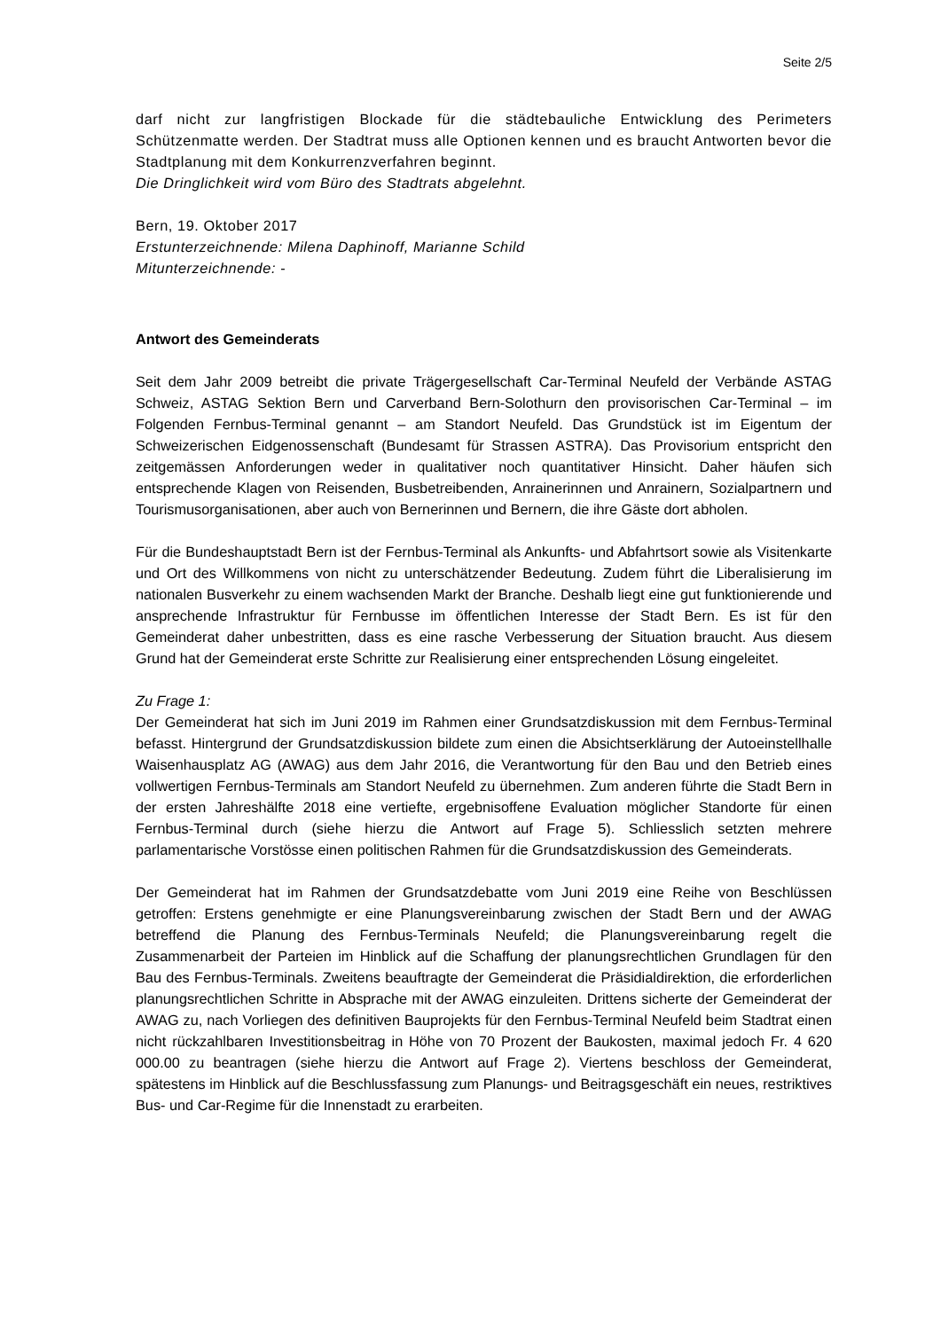Seite 2/5
darf nicht zur langfristigen Blockade für die städtebauliche Entwicklung des Perimeters Schützenmatte werden. Der Stadtrat muss alle Optionen kennen und es braucht Antworten bevor die Stadtplanung mit dem Konkurrenzverfahren beginnt.
Die Dringlichkeit wird vom Büro des Stadtrats abgelehnt.
Bern, 19. Oktober 2017
Erstunterzeichnende: Milena Daphinoff, Marianne Schild
Mitunterzeichnende: -
Antwort des Gemeinderats
Seit dem Jahr 2009 betreibt die private Trägergesellschaft Car-Terminal Neufeld der Verbände ASTAG Schweiz, ASTAG Sektion Bern und Carverband Bern-Solothurn den provisorischen Car-Terminal – im Folgenden Fernbus-Terminal genannt – am Standort Neufeld. Das Grundstück ist im Eigentum der Schweizerischen Eidgenossenschaft (Bundesamt für Strassen ASTRA). Das Provisorium entspricht den zeitgemässen Anforderungen weder in qualitativer noch quantitativer Hinsicht. Daher häufen sich entsprechende Klagen von Reisenden, Busbetreibenden, Anrainerinnen und Anrainern, Sozialpartnern und Tourismusorganisationen, aber auch von Bernerinnen und Bernern, die ihre Gäste dort abholen.
Für die Bundeshauptstadt Bern ist der Fernbus-Terminal als Ankunfts- und Abfahrtsort sowie als Visitenkarte und Ort des Willkommens von nicht zu unterschätzender Bedeutung. Zudem führt die Liberalisierung im nationalen Busverkehr zu einem wachsenden Markt der Branche. Deshalb liegt eine gut funktionierende und ansprechende Infrastruktur für Fernbusse im öffentlichen Interesse der Stadt Bern. Es ist für den Gemeinderat daher unbestritten, dass es eine rasche Verbesserung der Situation braucht. Aus diesem Grund hat der Gemeinderat erste Schritte zur Realisierung einer entsprechenden Lösung eingeleitet.
Zu Frage 1:
Der Gemeinderat hat sich im Juni 2019 im Rahmen einer Grundsatzdiskussion mit dem Fernbus-Terminal befasst. Hintergrund der Grundsatzdiskussion bildete zum einen die Absichtserklärung der Autoeinstellhalle Waisenhausplatz AG (AWAG) aus dem Jahr 2016, die Verantwortung für den Bau und den Betrieb eines vollwertigen Fernbus-Terminals am Standort Neufeld zu übernehmen. Zum anderen führte die Stadt Bern in der ersten Jahreshälfte 2018 eine vertiefte, ergebnisoffene Evaluation möglicher Standorte für einen Fernbus-Terminal durch (siehe hierzu die Antwort auf Frage 5). Schliesslich setzten mehrere parlamentarische Vorstösse einen politischen Rahmen für die Grundsatzdiskussion des Gemeinderats.
Der Gemeinderat hat im Rahmen der Grundsatzdebatte vom Juni 2019 eine Reihe von Beschlüssen getroffen: Erstens genehmigte er eine Planungsvereinbarung zwischen der Stadt Bern und der AWAG betreffend die Planung des Fernbus-Terminals Neufeld; die Planungsvereinbarung regelt die Zusammenarbeit der Parteien im Hinblick auf die Schaffung der planungsrechtlichen Grundlagen für den Bau des Fernbus-Terminals. Zweitens beauftragte der Gemeinderat die Präsidialdirektion, die erforderlichen planungsrechtlichen Schritte in Absprache mit der AWAG einzuleiten. Drittens sicherte der Gemeinderat der AWAG zu, nach Vorliegen des definitiven Bauprojekts für den Fernbus-Terminal Neufeld beim Stadtrat einen nicht rückzahlbaren Investitionsbeitrag in Höhe von 70 Prozent der Baukosten, maximal jedoch Fr. 4 620 000.00 zu beantragen (siehe hierzu die Antwort auf Frage 2). Viertens beschloss der Gemeinderat, spätestens im Hinblick auf die Beschlussfassung zum Planungs- und Beitragsgeschäft ein neues, restriktives Bus- und Car-Regime für die Innenstadt zu erarbeiten.